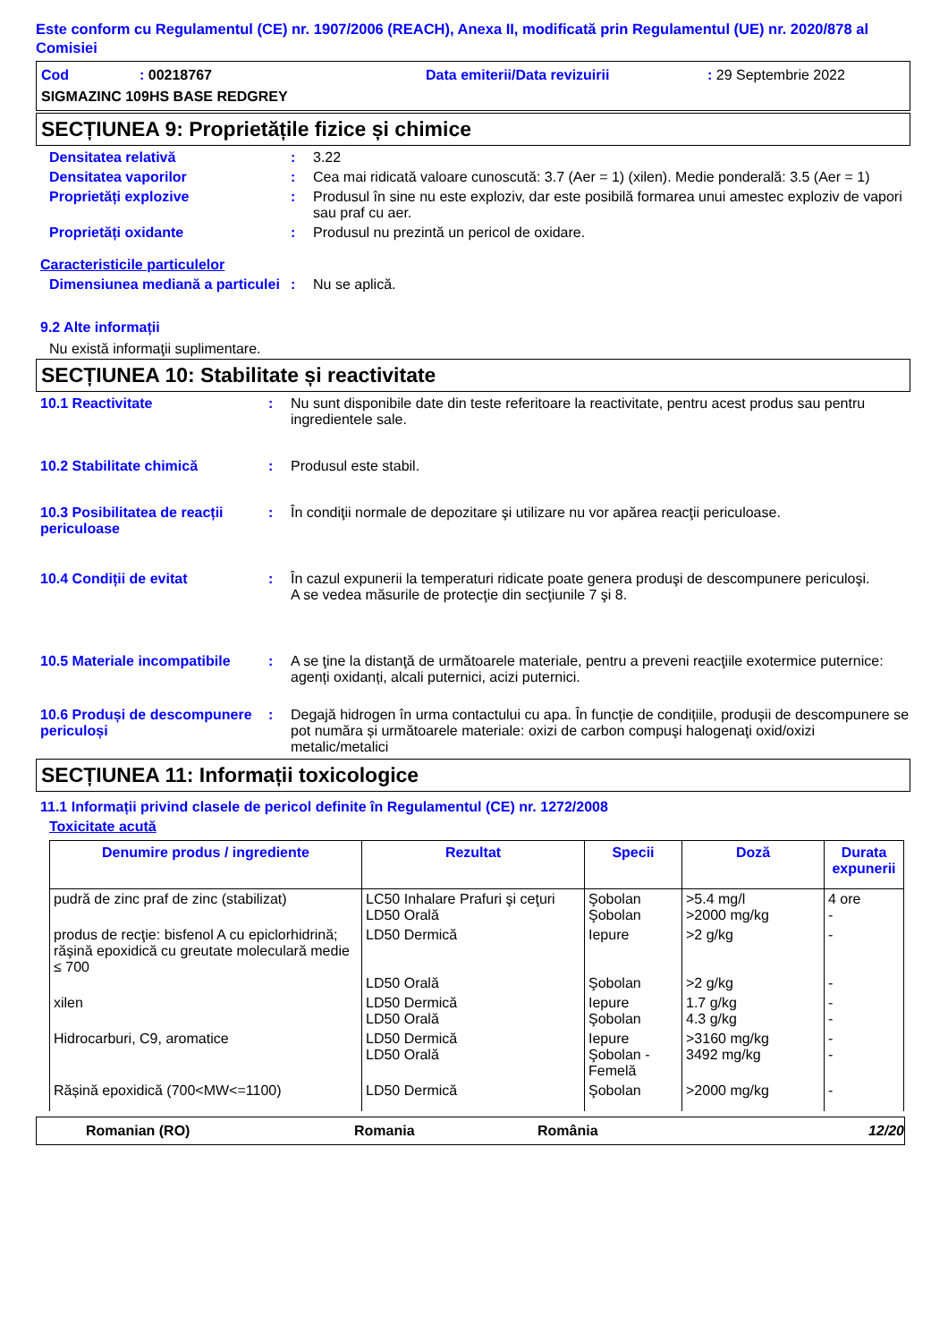Este conform cu Regulamentul (CE) nr. 1907/2006 (REACH), Anexa II, modificată prin Regulamentul (UE) nr. 2020/878 al Comisiei
Cod: 00218767 Data emiterii/Data revizuirii: 29 Septembrie 2022
SIGMAZINC 109HS BASE REDGREY
SECȚIUNEA 9: Proprietățile fizice și chimice
Densitatea relativă: 3.22
Densitatea vaporilor: Cea mai ridicată valoare cunoscută: 3.7 (Aer = 1) (xilen). Medie ponderală: 3.5 (Aer = 1)
Proprietăți explozive: Produsul în sine nu este exploziv, dar este posibilă formarea unui amestec exploziv de vapori sau praf cu aer.
Proprietăți oxidante: Produsul nu prezintă un pericol de oxidare.
Caracteristicile particulelor
Dimensiunea mediană a particulei: Nu se aplică.
9.2 Alte informații
Nu există informaţii suplimentare.
SECȚIUNEA 10: Stabilitate și reactivitate
10.1 Reactivitate: Nu sunt disponibile date din teste referitoare la reactivitate, pentru acest produs sau pentru ingredientele sale.
10.2 Stabilitate chimică: Produsul este stabil.
10.3 Posibilitatea de reacții periculoase: În condiţii normale de depozitare şi utilizare nu vor apărea reacţii periculoase.
10.4 Condiții de evitat: În cazul expunerii la temperaturi ridicate poate genera produşi de descompunere periculoşi.
A se vedea măsurile de protecţie din secţiunile 7 şi 8.
10.5 Materiale incompatibile: A se ţine la distanţă de următoarele materiale, pentru a preveni reacţiile exotermice puternice: agenți oxidanți, alcali puternici, acizi puternici.
10.6 Produși de descompunere periculoși: Degajă hidrogen în urma contactului cu apa. În funcție de condițiile, produșii de descompunere se pot număra și următoarele materiale: oxizi de carbon compuşi halogenaţi oxid/oxizi metalic/metalici
SECȚIUNEA 11: Informații toxicologice
11.1 Informații privind clasele de pericol definite în Regulamentul (CE) nr. 1272/2008
Toxicitate acută
| Denumire produs / ingrediente | Rezultat | Specii | Doză | Durata expunerii |
| --- | --- | --- | --- | --- |
| pudră de zinc praf de zinc (stabilizat) | LC50 Inhalare Prafuri şi ceţuri LD50 Orală | Şobolan Şobolan | >5.4 mg/l >2000 mg/kg | 4 ore - |
| produs de recţie: bisfenol A cu epiclorhidrină; răşină epoxidică cu greutate moleculară medie ≤ 700 | LD50 Dermică LD50 Orală | Iepure Şobolan | >2 g/kg >2 g/kg | - - |
| xilen | LD50 Dermică LD50 Orală | Iepure Şobolan | 1.7 g/kg 4.3 g/kg | - - |
| Hidrocarburi, C9, aromatice | LD50 Dermică LD50 Orală | Iepure Şobolan - Femelă | >3160 mg/kg 3492 mg/kg | - - |
| Rășină epoxidică (700<MW<=1100) | LD50 Dermică | Şobolan | >2000 mg/kg | - |
Romanian (RO) Romania România 12/20